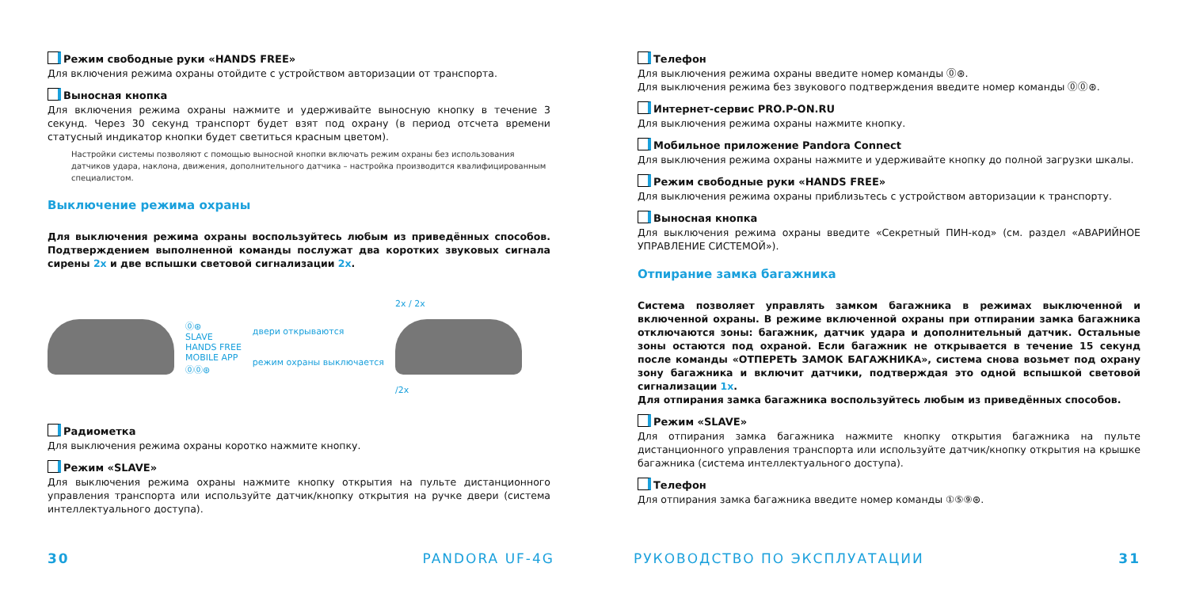Режим свободные руки «HANDS FREE»
Для включения режима охраны отойдите с устройством авторизации от транспорта.
Выносная кнопка
Для включения режима охраны нажмите и удерживайте выносную кнопку в течение 3 секунд. Через 30 секунд транспорт будет взят под охрану (в период отсчета времени статусный индикатор кнопки будет светиться красным цветом).
Настройки системы позволяют с помощью выносной кнопки включать режим охраны без использования датчиков удара, наклона, движения, дополнительного датчика – настройка производится квалифицированным специалистом.
Выключение режима охраны
Для выключения режима охраны воспользуйтесь любым из приведённых способов. Подтверждением выполненной команды послужат два коротких звуковых сигнала сирены 2x и две вспышки световой сигнализации 2x.
⓪⊛
SLAVE
HANDS FREE
MOBILE APP
⓪⓪⊛
двери открываются
режим охраны выключается
2x / 2x
/2x
Радиометка
Для выключения режима охраны коротко нажмите кнопку.
Режим «SLAVE»
Для выключения режима охраны нажмите кнопку открытия на пульте дистанционного управления транспорта или используйте датчик/кнопку открытия на ручке двери (система интеллектуального доступа).
Телефон
Для выключения режима охраны введите номер команды ⓪⊛.
Для выключения режима без звукового подтверждения введите номер команды ⓪⓪⊛.
Интернет-сервис PRO.P-ON.RU
Для выключения режима охраны нажмите кнопку.
Мобильное приложение Pandora Connect
Для выключения режима охраны нажмите и удерживайте кнопку до полной загрузки шкалы.
Режим свободные руки «HANDS FREE»
Для выключения режима охраны приблизьтесь с устройством авторизации к транспорту.
Выносная кнопка
Для выключения режима охраны введите «Секретный ПИН-код» (см. раздел «АВАРИЙНОЕ УПРАВЛЕНИЕ СИСТЕМОЙ»).
Отпирание замка багажника
Система позволяет управлять замком багажника в режимах выключенной и включенной охраны. В режиме включенной охраны при отпирании замка багажника отключаются зоны: багажник, датчик удара и дополнительный датчик. Остальные зоны остаются под охраной. Если багажник не открывается в течение 15 секунд после команды «ОТПЕРЕТЬ ЗАМОК БАГАЖНИКА», система снова возьмет под охрану зону багажника и включит датчики, подтверждая это одной вспышкой световой сигнализации 1x.
Для отпирания замка багажника воспользуйтесь любым из приведённых способов.
Режим «SLAVE»
Для отпирания замка багажника нажмите кнопку открытия багажника на пульте дистанционного управления транспорта или используйте датчик/кнопку открытия на крышке багажника (система интеллектуального доступа).
Телефон
Для отпирания замка багажника введите номер команды ①⑤⑨⊛.
30 PANDORA UF-4G РУКОВОДСТВО ПО ЭКСПЛУАТАЦИИ 31